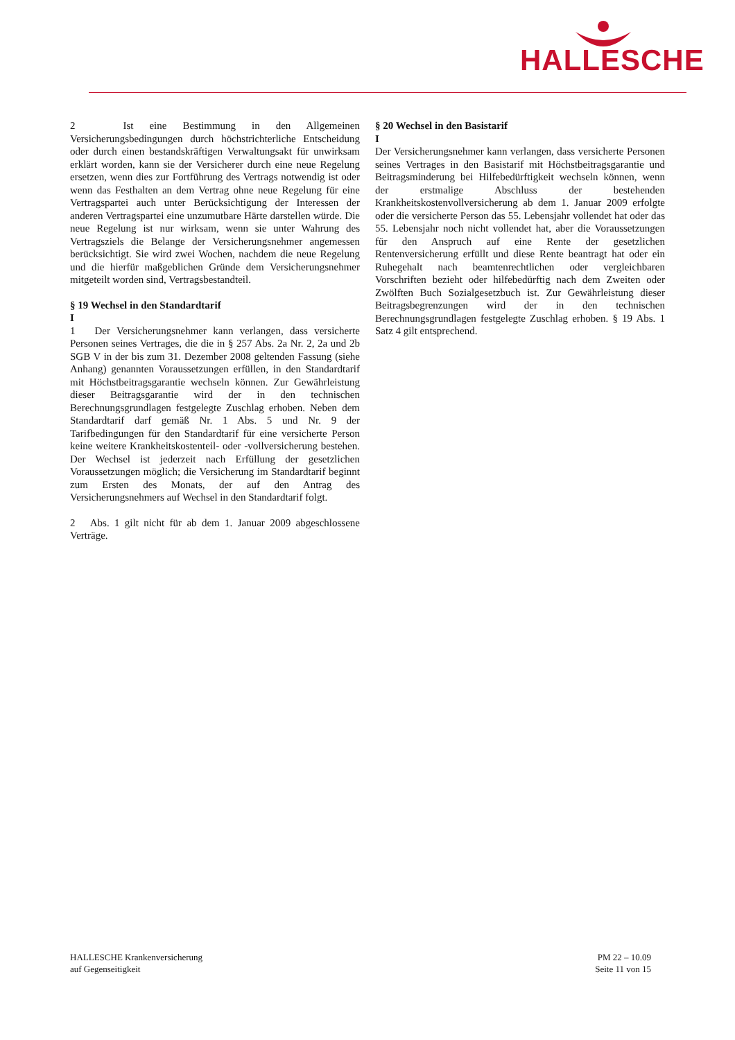HALLESCHE
2 Ist eine Bestimmung in den Allgemeinen Versicherungsbedingungen durch höchstrichterliche Entscheidung oder durch einen bestandskräftigen Verwaltungsakt für unwirksam erklärt worden, kann sie der Versicherer durch eine neue Regelung ersetzen, wenn dies zur Fortführung des Vertrags notwendig ist oder wenn das Festhalten an dem Vertrag ohne neue Regelung für eine Vertragspartei auch unter Berücksichtigung der Interessen der anderen Vertragspartei eine unzumutbare Härte darstellen würde. Die neue Regelung ist nur wirksam, wenn sie unter Wahrung des Vertragsziels die Belange der Versicherungsnehmer angemessen berücksichtigt. Sie wird zwei Wochen, nachdem die neue Regelung und die hierfür maßgeblichen Gründe dem Versicherungsnehmer mitgeteilt worden sind, Vertragsbestandteil.
§ 19 Wechsel in den Standardtarif
I
1 Der Versicherungsnehmer kann verlangen, dass versicherte Personen seines Vertrages, die die in § 257 Abs. 2a Nr. 2, 2a und 2b SGB V in der bis zum 31. Dezember 2008 geltenden Fassung (siehe Anhang) genannten Voraussetzungen erfüllen, in den Standardtarif mit Höchstbeitragsgarantie wechseln können. Zur Gewährleistung dieser Beitragsgarantie wird der in den technischen Berechnungsgrundlagen festgelegte Zuschlag erhoben. Neben dem Standardtarif darf gemäß Nr. 1 Abs. 5 und Nr. 9 der Tarifbedingungen für den Standardtarif für eine versicherte Person keine weitere Krankheitskostenteil- oder -vollversicherung bestehen. Der Wechsel ist jederzeit nach Erfüllung der gesetzlichen Voraussetzungen möglich; die Versicherung im Standardtarif beginnt zum Ersten des Monats, der auf den Antrag des Versicherungsnehmers auf Wechsel in den Standardtarif folgt.
2 Abs. 1 gilt nicht für ab dem 1. Januar 2009 abgeschlossene Verträge.
§ 20 Wechsel in den Basistarif
I
Der Versicherungsnehmer kann verlangen, dass versicherte Personen seines Vertrages in den Basistarif mit Höchstbeitragsgarantie und Beitragsminderung bei Hilfebedürftigkeit wechseln können, wenn der erstmalige Abschluss der bestehenden Krankheitskostenvollversicherung ab dem 1. Januar 2009 erfolgte oder die versicherte Person das 55. Lebensjahr vollendet hat oder das 55. Lebensjahr noch nicht vollendet hat, aber die Voraussetzungen für den Anspruch auf eine Rente der gesetzlichen Rentenversicherung erfüllt und diese Rente beantragt hat oder ein Ruhegehalt nach beamtenrechtlichen oder vergleichbaren Vorschriften bezieht oder hilfebedürftig nach dem Zweiten oder Zwölften Buch Sozialgesetzbuch ist. Zur Gewährleistung dieser Beitragsbegrenzungen wird der in den technischen Berechnungsgrundlagen festgelegte Zuschlag erhoben. § 19 Abs. 1 Satz 4 gilt entsprechend.
HALLESCHE Krankenversicherung
auf Gegenseitigkeit
PM 22 – 10.09
Seite 11 von 15